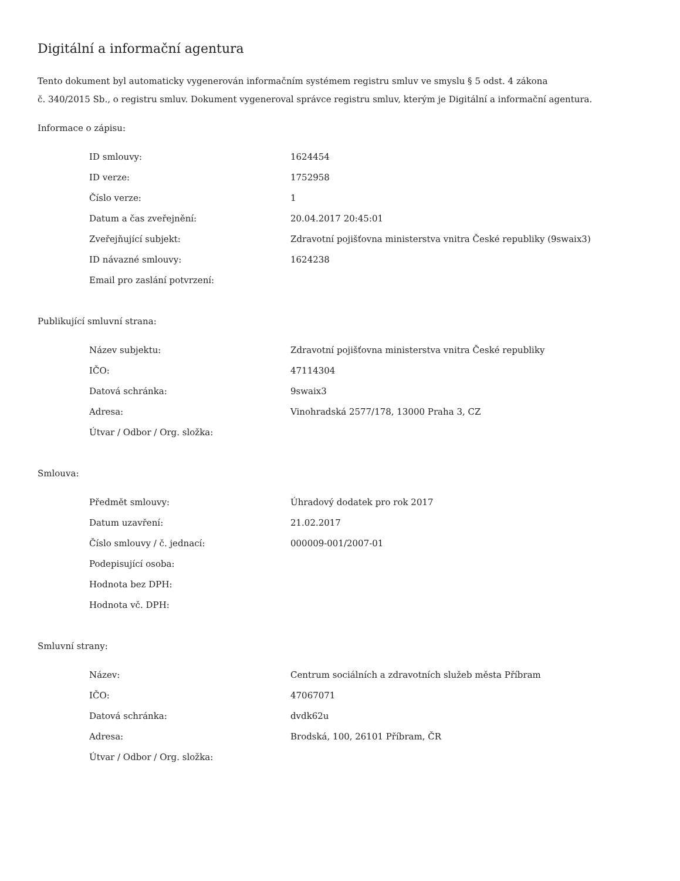Digitální a informační agentura
Tento dokument byl automaticky vygenerován informačním systémem registru smluv ve smyslu § 5 odst. 4 zákona
č. 340/2015 Sb., o registru smluv. Dokument vygeneroval správce registru smluv, kterým je Digitální a informační agentura.
Informace o zápisu:
| ID smlouvy: | 1624454 |
| ID verze: | 1752958 |
| Číslo verze: | 1 |
| Datum a čas zveřejnění: | 20.04.2017 20:45:01 |
| Zveřejňující subjekt: | Zdravotní pojišťovna ministerstva vnitra České republiky (9swaix3) |
| ID návazné smlouvy: | 1624238 |
| Email pro zaslání potvrzení: | |
Publikující smluvní strana:
| Název subjektu: | Zdravotní pojišťovna ministerstva vnitra České republiky |
| IČO: | 47114304 |
| Datová schránka: | 9swaix3 |
| Adresa: | Vinohradská 2577/178, 13000 Praha 3, CZ |
| Útvar / Odbor / Org. složka: | |
Smlouva:
| Předmět smlouvy: | Úhradový dodatek pro rok 2017 |
| Datum uzavření: | 21.02.2017 |
| Číslo smlouvy / č. jednací: | 000009-001/2007-01 |
| Podepisující osoba: | |
| Hodnota bez DPH: | |
| Hodnota vč. DPH: | |
Smluvní strany:
| Název: | Centrum sociálních a zdravotních služeb města Příbram |
| IČO: | 47067071 |
| Datová schránka: | dvdk62u |
| Adresa: | Brodská, 100, 26101 Příbram, ČR |
| Útvar / Odbor / Org. složka: | |